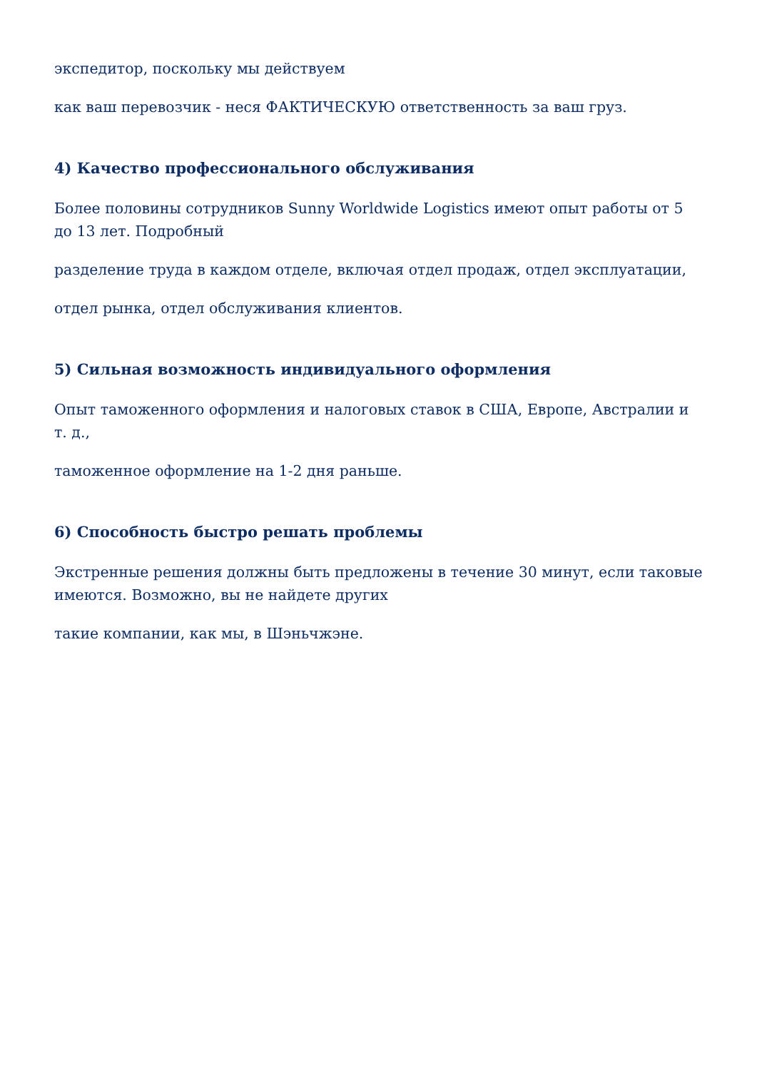экспедитор, поскольку мы действуем
как ваш перевозчик - неся ФАКТИЧЕСКУЮ ответственность за ваш груз.
4) Качество профессионального обслуживания
Более половины сотрудников Sunny Worldwide Logistics имеют опыт работы от 5 до 13 лет. Подробный
разделение труда в каждом отделе, включая отдел продаж, отдел эксплуатации,
отдел рынка, отдел обслуживания клиентов.
5) Сильная возможность индивидуального оформления
Опыт таможенного оформления и налоговых ставок в США, Европе, Австралии и т. д.,
таможенное оформление на 1-2 дня раньше.
6) Способность быстро решать проблемы
Экстренные решения должны быть предложены в течение 30 минут, если таковые имеются. Возможно, вы не найдете других
такие компании, как мы, в Шэньчжэне.